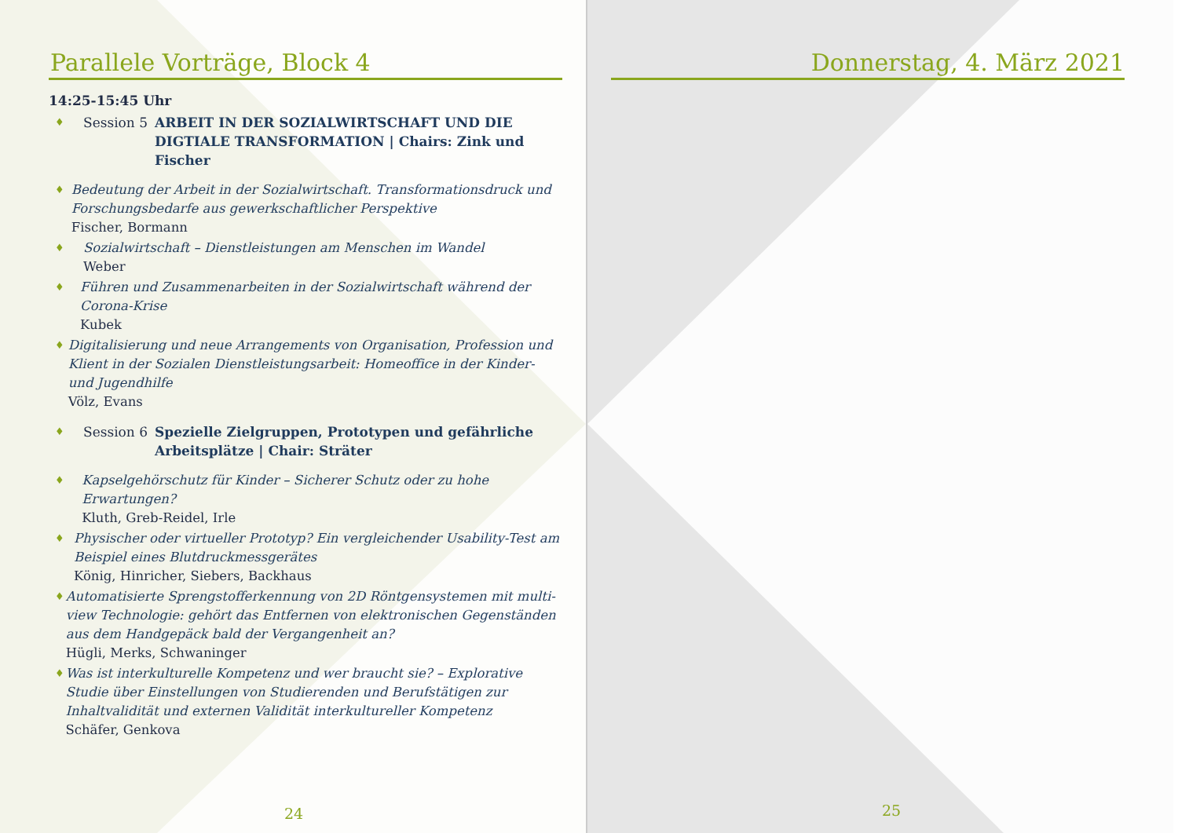Parallele Vorträge, Block 4
14:25-15:45 Uhr
♦ Session 5 ARBEIT IN DER SOZIALWIRTSCHAFT UND DIE DIGTIALE TRANSFORMATION | Chairs: Zink und Fischer
♦
Bedeutung der Arbeit in der Sozialwirtschaft. Transformationsdruck und Forschungsbedarfe aus gewerkschaftlicher Perspektive
Fischer, Bormann
♦
Sozialwirtschaft – Dienstleistungen am Menschen im Wandel
Weber
♦
Führen und Zusammenarbeiten in der Sozialwirtschaft während der Corona-Krise
Kubek
♦
Digitalisierung und neue Arrangements von Organisation, Profession und Klient in der Sozialen Dienstleistungsarbeit: Homeoffice in der Kinder- und Jugendhilfe
Völz, Evans
♦ Session 6 Spezielle Zielgruppen, Prototypen und gefährliche Arbeitsplätze | Chair: Sträter
♦
Kapselgehörschutz für Kinder – Sicherer Schutz oder zu hohe Erwartungen?
Kluth, Greb-Reidel, Irle
♦
Physischer oder virtueller Prototyp? Ein vergleichender Usability-Test am Beispiel eines Blutdruckmessgerätes
König, Hinricher, Siebers, Backhaus
♦
Automatisierte Sprengstofferkennung von 2D Röntgensystemen mit multi-view Technologie: gehört das Entfernen von elektronischen Gegenständen aus dem Handgepäck bald der Vergangenheit an?
Hügli, Merks, Schwaninger
♦
Was ist interkulturelle Kompetenz und wer braucht sie? – Explorative Studie über Einstellungen von Studierenden und Berufstätigen zur Inhaltvalidität und externen Validität interkultureller Kompetenz
Schäfer, Genkova
24
Donnerstag, 4. März 2021
25